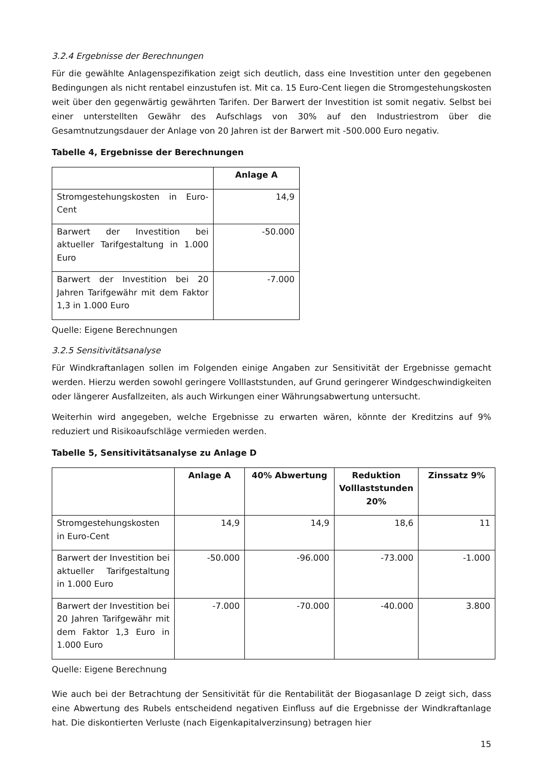3.2.4 Ergebnisse der Berechnungen
Für die gewählte Anlagenspezifikation zeigt sich deutlich, dass eine Investition unter den gegebenen Bedingungen als nicht rentabel einzustufen ist. Mit ca. 15 Euro-Cent liegen die Stromgestehungskosten weit über den gegenwärtig gewährten Tarifen. Der Barwert der Investition ist somit negativ. Selbst bei einer unterstellten Gewähr des Aufschlags von 30% auf den Industriestrom über die Gesamtnutzungsdauer der Anlage von 20 Jahren ist der Barwert mit -500.000 Euro negativ.
Tabelle 4, Ergebnisse der Berechnungen
| | Anlage A |
| --- | --- |
| Stromgestehungskosten in Euro-Cent | 14,9 |
| Barwert der Investition bei aktueller Tarifgestaltung in 1.000 Euro | -50.000 |
| Barwert der Investition bei 20 Jahren Tarifgewähr mit dem Faktor 1,3 in 1.000 Euro | -7.000 |
Quelle: Eigene Berechnungen
3.2.5 Sensitivitätsanalyse
Für Windkraftanlagen sollen im Folgenden einige Angaben zur Sensitivität der Ergebnisse gemacht werden. Hierzu werden sowohl geringere Volllaststunden, auf Grund geringerer Windgeschwindigkeiten oder längerer Ausfallzeiten, als auch Wirkungen einer Währungsabwertung untersucht.
Weiterhin wird angegeben, welche Ergebnisse zu erwarten wären, könnte der Kreditzins auf 9% reduziert und Risikoaufschläge vermieden werden.
Tabelle 5, Sensitivitätsanalyse zu Anlage D
| | Anlage A | 40% Abwertung | Reduktion Volllaststunden 20% | Zinssatz 9% |
| --- | --- | --- | --- | --- |
| Stromgestehungskosten in Euro-Cent | 14,9 | 14,9 | 18,6 | 11 |
| Barwert der Investition bei aktueller Tarifgestaltung in 1.000 Euro | -50.000 | -96.000 | -73.000 | -1.000 |
| Barwert der Investition bei 20 Jahren Tarifgewähr mit dem Faktor 1,3 Euro in 1.000 Euro | -7.000 | -70.000 | -40.000 | 3.800 |
Quelle: Eigene Berechnung
Wie auch bei der Betrachtung der Sensitivität für die Rentabilität der Biogasanlage D zeigt sich, dass eine Abwertung des Rubels entscheidend negativen Einfluss auf die Ergebnisse der Windkraftanlage hat. Die diskontierten Verluste (nach Eigenkapitalverzinsung) betragen hier
15